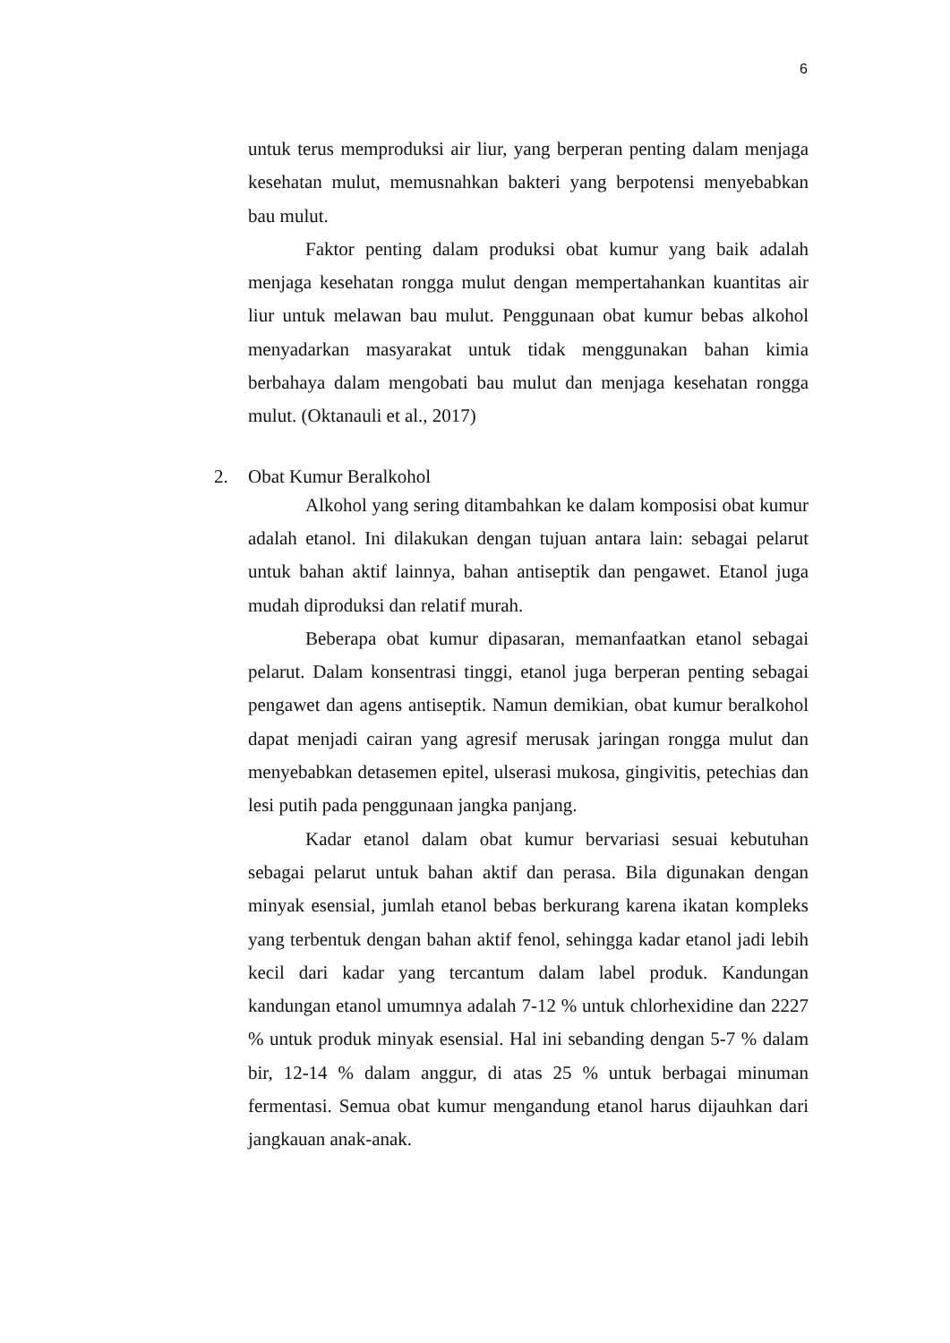6
untuk terus memproduksi air liur, yang berperan penting dalam menjaga kesehatan mulut, memusnahkan bakteri yang berpotensi menyebabkan bau mulut.
Faktor penting dalam produksi obat kumur yang baik adalah menjaga kesehatan rongga mulut dengan mempertahankan kuantitas air liur untuk melawan bau mulut. Penggunaan obat kumur bebas alkohol menyadarkan masyarakat untuk tidak menggunakan bahan kimia berbahaya dalam mengobati bau mulut dan menjaga kesehatan rongga mulut. (Oktanauli et al., 2017)
2. Obat Kumur Beralkohol
Alkohol yang sering ditambahkan ke dalam komposisi obat kumur adalah etanol. Ini dilakukan dengan tujuan antara lain: sebagai pelarut untuk bahan aktif lainnya, bahan antiseptik dan pengawet. Etanol juga mudah diproduksi dan relatif murah.
Beberapa obat kumur dipasaran, memanfaatkan etanol sebagai pelarut. Dalam konsentrasi tinggi, etanol juga berperan penting sebagai pengawet dan agens antiseptik. Namun demikian, obat kumur beralkohol dapat menjadi cairan yang agresif merusak jaringan rongga mulut dan menyebabkan detasemen epitel, ulserasi mukosa, gingivitis, petechias dan lesi putih pada penggunaan jangka panjang.
Kadar etanol dalam obat kumur bervariasi sesuai kebutuhan sebagai pelarut untuk bahan aktif dan perasa. Bila digunakan dengan minyak esensial, jumlah etanol bebas berkurang karena ikatan kompleks yang terbentuk dengan bahan aktif fenol, sehingga kadar etanol jadi lebih kecil dari kadar yang tercantum dalam label produk. Kandungan kandungan etanol umumnya adalah 7-12 % untuk chlorhexidine dan 2227 % untuk produk minyak esensial. Hal ini sebanding dengan 5-7 % dalam bir, 12-14 % dalam anggur, di atas 25 % untuk berbagai minuman fermentasi. Semua obat kumur mengandung etanol harus dijauhkan dari jangkauan anak-anak.